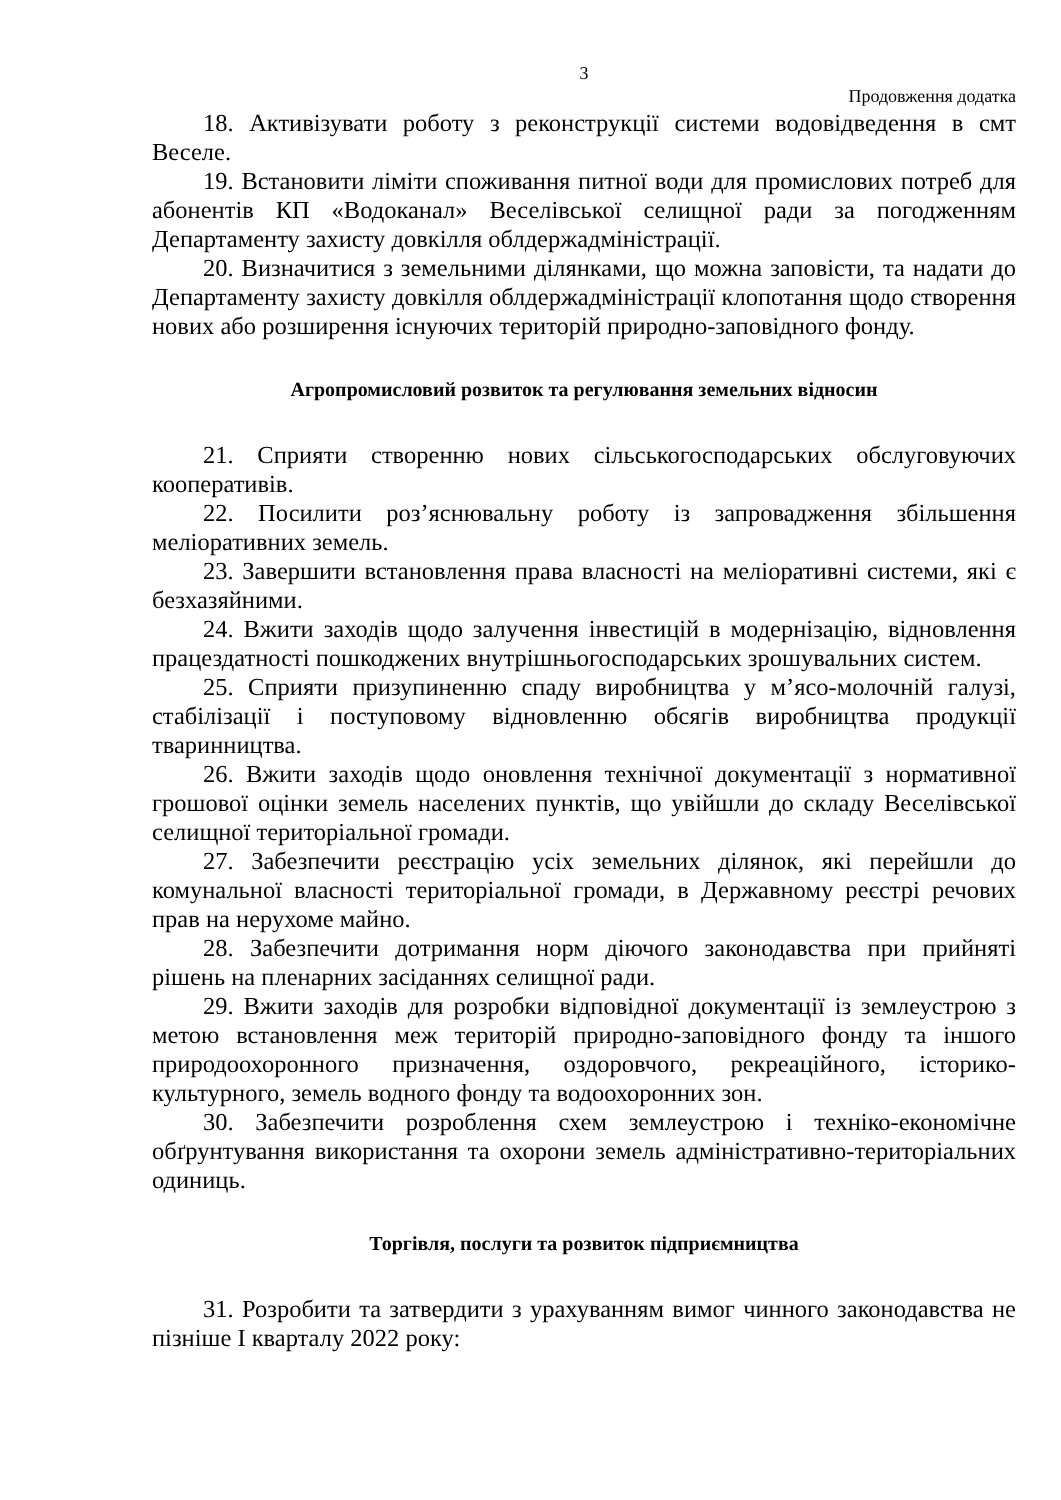3
Продовження додатка
18. Активізувати роботу з реконструкції системи водовідведення в смт Веселе.
19. Встановити ліміти споживання питної води для промислових потреб для абонентів КП «Водоканал» Веселівської селищної ради за погодженням Департаменту захисту довкілля облдержадміністрації.
20. Визначитися з земельними ділянками, що можна заповісти, та надати до Департаменту захисту довкілля облдержадміністрації клопотання щодо створення нових або розширення існуючих територій природно-заповідного фонду.
Агропромисловий розвиток та регулювання земельних відносин
21. Сприяти створенню нових сільськогосподарських обслуговуючих кооперативів.
22. Посилити роз’яснювальну роботу із запровадження збільшення меліоративних земель.
23. Завершити встановлення права власності на меліоративні системи, які є безхазяйними.
24. Вжити заходів щодо залучення інвестицій в модернізацію, відновлення працездатності пошкоджених внутрішньогосподарських зрошувальних систем.
25. Сприяти призупиненню спаду виробництва у м’ясо-молочній галузі, стабілізації і поступовому відновленню обсягів виробництва продукції тваринництва.
26. Вжити заходів щодо оновлення технічної документації з нормативної грошової оцінки земель населених пунктів, що увійшли до складу Веселівської селищної територіальної громади.
27. Забезпечити реєстрацію усіх земельних ділянок, які перейшли до комунальної власності територіальної громади, в Державному реєстрі речових прав на нерухоме майно.
28. Забезпечити дотримання норм діючого законодавства при прийняті рішень на пленарних засіданнях селищної ради.
29. Вжити заходів для розробки відповідної документації із землеустрою з метою встановлення меж територій природно-заповідного фонду та іншого природоохоронного призначення, оздоровчого, рекреаційного, історико-культурного, земель водного фонду та водоохоронних зон.
30. Забезпечити розроблення схем землеустрою і техніко-економічне обґрунтування використання та охорони земель адміністративно-територіальних одиниць.
Торгівля, послуги та розвиток підприємництва
31. Розробити та затвердити з урахуванням вимог чинного законодавства не пізніше І кварталу 2022 року: